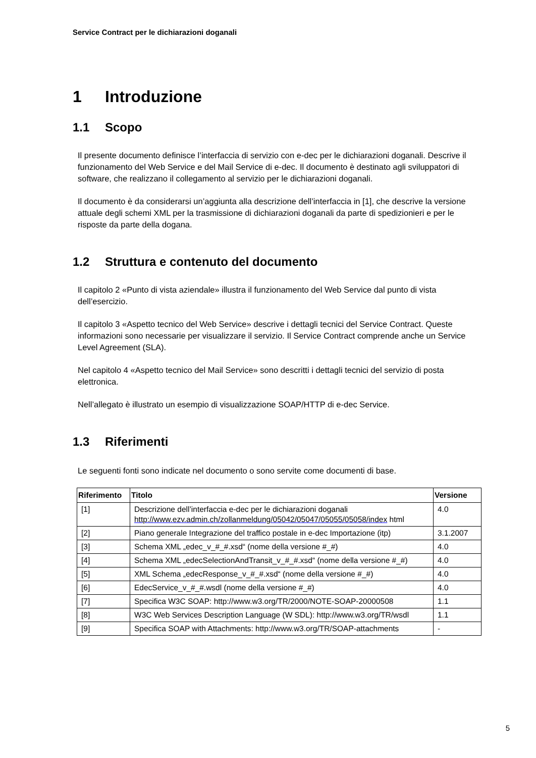Service Contract per le dichiarazioni doganali
1 Introduzione
1.1 Scopo
Il presente documento definisce l’interfaccia di servizio con e-dec per le dichiarazioni doganali. Descrive il funzionamento del Web Service e del Mail Service di e-dec. Il documento è destinato agli sviluppatori di software, che realizzano il collegamento al servizio per le dichiarazioni doganali.
Il documento è da considerarsi un’aggiunta alla descrizione dell’interfaccia in [1], che descrive la versione attuale degli schemi XML per la trasmissione di dichiarazioni doganali da parte di spedizionieri e per le risposte da parte della dogana.
1.2 Struttura e contenuto del documento
Il capitolo 2 «Punto di vista aziendale» illustra il funzionamento del Web Service dal punto di vista dell’esercizio.
Il capitolo 3 «Aspetto tecnico del Web Service» descrive i dettagli tecnici del Service Contract. Queste informazioni sono necessarie per visualizzare il servizio. Il Service Contract comprende anche un Service Level Agreement (SLA).
Nel capitolo 4 «Aspetto tecnico del Mail Service» sono descritti i dettagli tecnici del servizio di posta elettronica.
Nell’allegato è illustrato un esempio di visualizzazione SOAP/HTTP di e-dec Service.
1.3 Riferimenti
Le seguenti fonti sono indicate nel documento o sono servite come documenti di base.
| Riferimento | Titolo | Versione |
| --- | --- | --- |
| [1] | Descrizione dell’interfaccia e-dec per le dichiarazioni doganali http://www.ezv.admin.ch/zollanmeldung/05042/05047/05055/05058/index html | 4.0 |
| [2] | Piano generale Integrazione del traffico postale in e-dec Importazione (itp) | 3.1.2007 |
| [3] | Schema XML „edec_v_#_#.xsd“ (nome della versione #_#) | 4.0 |
| [4] | Schema XML „edecSelectionAndTransit_v_#_#.xsd“ (nome della versione #_#) | 4.0 |
| [5] | XML Schema „edecResponse_v_#_#.xsd“ (nome della versione #_#) | 4.0 |
| [6] | EdecService_v_#_#.wsdl (nome della versione #_#) | 4.0 |
| [7] | Specifica W3C SOAP: http://www.w3.org/TR/2000/NOTE-SOAP-20000508 | 1.1 |
| [8] | W3C Web Services Description Language (W SDL): http://www.w3.org/TR/wsdl | 1.1 |
| [9] | Specifica SOAP with Attachments: http://www.w3.org/TR/SOAP-attachments | - |
5